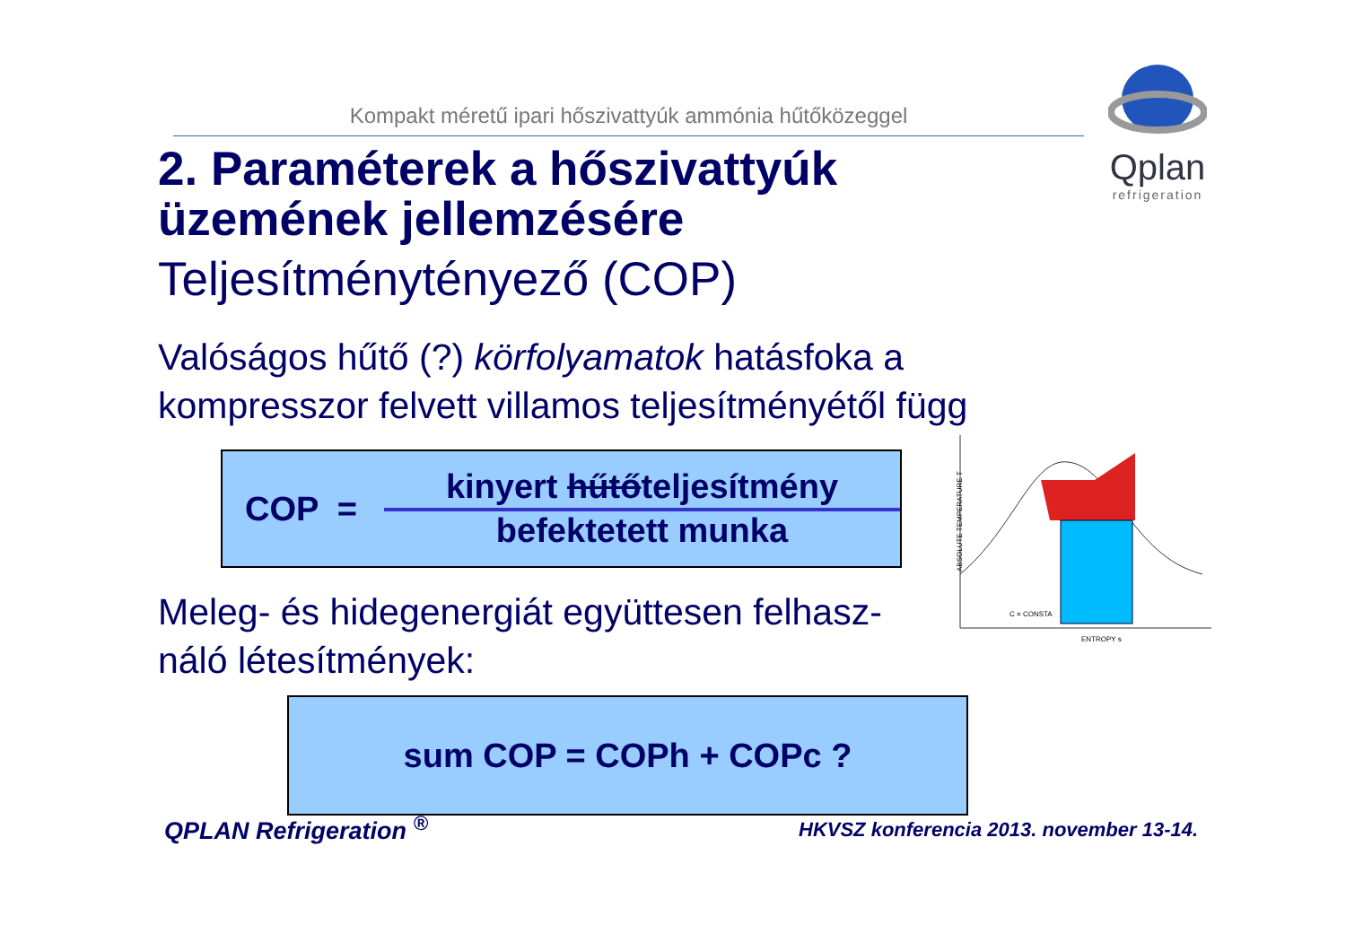Kompakt méretű ipari hőszivattyúk ammónia hűtőközeggel
Qplan
refrigeration
2. Paraméterek a hőszivattyúk üzemének jellemzésére
Teljesítménytényező (COP)
Valóságos hűtő (?) körfolyamatok hatásfoka a kompresszor felvett villamos teljesítményétől függ
COP =
kinyert hűtőteljesítmény
befektetett munka
Meleg- és hidegenergiát együttesen felhasz-
náló létesítmények:
sum COP = COPh + COPc ?
ABSOLUTE TEMPERATURE T
ENTROPY s
C = CONSTA
QPLAN Refrigeration <sup>®</sup>
HKVSZ konferencia 2013. november 13-14.